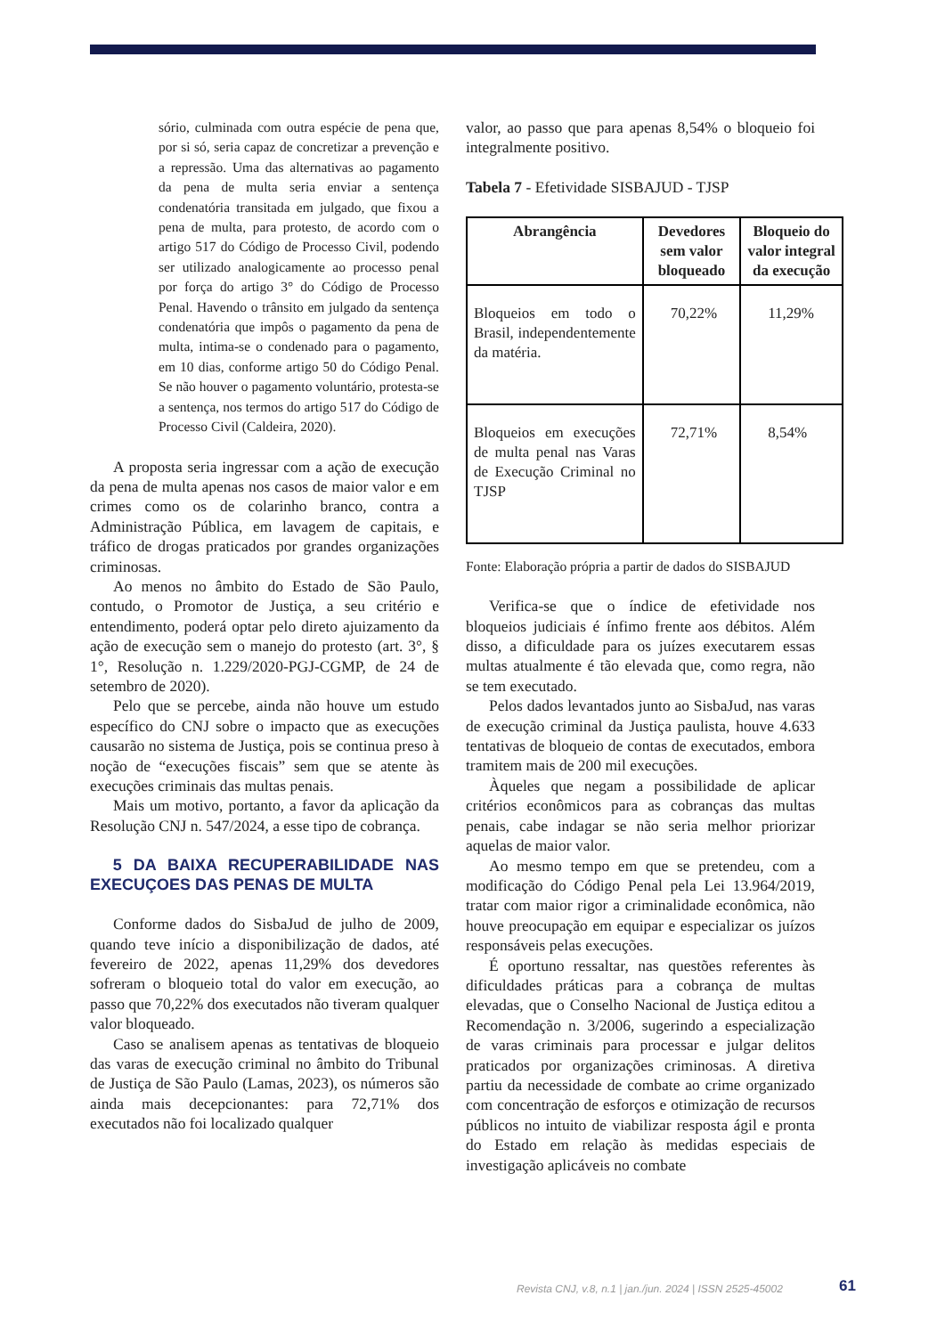sório, culminada com outra espécie de pena que, por si só, seria capaz de concretizar a prevenção e a repressão. Uma das alternativas ao pagamento da pena de multa seria enviar a sentença condenatória transitada em julgado, que fixou a pena de multa, para protesto, de acordo com o artigo 517 do Código de Processo Civil, podendo ser utilizado analogicamente ao processo penal por força do artigo 3° do Código de Processo Penal. Havendo o trânsito em julgado da sentença condenatória que impôs o pagamento da pena de multa, intima-se o condenado para o pagamento, em 10 dias, conforme artigo 50 do Código Penal. Se não houver o pagamento voluntário, protesta-se a sentença, nos termos do artigo 517 do Código de Processo Civil (Caldeira, 2020).
A proposta seria ingressar com a ação de execução da pena de multa apenas nos casos de maior valor e em crimes como os de colarinho branco, contra a Administração Pública, em lavagem de capitais, e tráfico de drogas praticados por grandes organizações criminosas.
Ao menos no âmbito do Estado de São Paulo, contudo, o Promotor de Justiça, a seu critério e entendimento, poderá optar pelo direto ajuizamento da ação de execução sem o manejo do protesto (art. 3°, § 1°, Resolução n. 1.229/2020-PGJ-CGMP, de 24 de setembro de 2020).
Pelo que se percebe, ainda não houve um estudo específico do CNJ sobre o impacto que as execuções causarão no sistema de Justiça, pois se continua preso à noção de “execuções fiscais” sem que se atente às execuções criminais das multas penais.
Mais um motivo, portanto, a favor da aplicação da Resolução CNJ n. 547/2024, a esse tipo de cobrança.
5 DA BAIXA RECUPERABILIDADE NAS EXECUÇOES DAS PENAS DE MULTA
Conforme dados do SisbaJud de julho de 2009, quando teve início a disponibilização de dados, até fevereiro de 2022, apenas 11,29% dos devedores sofreram o bloqueio total do valor em execução, ao passo que 70,22% dos executados não tiveram qualquer valor bloqueado.
Caso se analisem apenas as tentativas de bloqueio das varas de execução criminal no âmbito do Tribunal de Justiça de São Paulo (Lamas, 2023), os números são ainda mais decepcionantes: para 72,71% dos executados não foi localizado qualquer
valor, ao passo que para apenas 8,54% o bloqueio foi integralmente positivo.
Tabela 7 - Efetividade SISBAJUD - TJSP
| Abrangência | Devedores sem valor bloqueado | Bloqueio do valor integral da execução |
| --- | --- | --- |
| Bloqueios em todo o Brasil, independentemente da matéria. | 70,22% | 11,29% |
| Bloqueios em execuções de multa penal nas Varas de Execução Criminal no TJSP | 72,71% | 8,54% |
Fonte: Elaboração própria a partir de dados do SISBAJUD
Verifica-se que o índice de efetividade nos bloqueios judiciais é ínfimo frente aos débitos. Além disso, a dificuldade para os juízes executarem essas multas atualmente é tão elevada que, como regra, não se tem executado.
Pelos dados levantados junto ao SisbaJud, nas varas de execução criminal da Justiça paulista, houve 4.633 tentativas de bloqueio de contas de executados, embora tramitem mais de 200 mil execuções.
Àqueles que negam a possibilidade de aplicar critérios econômicos para as cobranças das multas penais, cabe indagar se não seria melhor priorizar aquelas de maior valor.
Ao mesmo tempo em que se pretendeu, com a modificação do Código Penal pela Lei 13.964/2019, tratar com maior rigor a criminalidade econômica, não houve preocupação em equipar e especializar os juízos responsáveis pelas execuções.
É oportuno ressaltar, nas questões referentes às dificuldades práticas para a cobrança de multas elevadas, que o Conselho Nacional de Justiça editou a Recomendação n. 3/2006, sugerindo a especialização de varas criminais para processar e julgar delitos praticados por organizações criminosas. A diretiva partiu da necessidade de combate ao crime organizado com concentração de esforços e otimização de recursos públicos no intuito de viabilizar resposta ágil e pronta do Estado em relação às medidas especiais de investigação aplicáveis no combate
Revista CNJ, v.8, n.1 | jan./jun. 2024 | ISSN 2525-45002
61